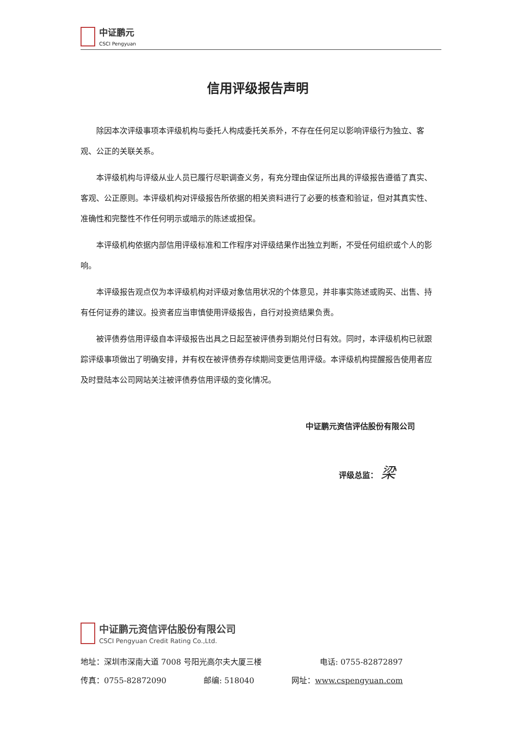中证鹏元
CSCI Pengyuan
信用评级报告声明
除因本次评级事项本评级机构与委托人构成委托关系外，不存在任何足以影响评级行为独立、客观、公正的关联关系。
本评级机构与评级从业人员已履行尽职调查义务，有充分理由保证所出具的评级报告遵循了真实、客观、公正原则。本评级机构对评级报告所依据的相关资料进行了必要的核查和验证，但对其真实性、准确性和完整性不作任何明示或暗示的陈述或担保。
本评级机构依据内部信用评级标准和工作程序对评级结果作出独立判断，不受任何组织或个人的影响。
本评级报告观点仅为本评级机构对评级对象信用状况的个体意见，并非事实陈述或购买、出售、持有任何证券的建议。投资者应当审慎使用评级报告，自行对投资结果负责。
被评债券信用评级自本评级报告出具之日起至被评债券到期兑付日有效。同时，本评级机构已就跟踪评级事项做出了明确安排，并有权在被评债券存续期间变更信用评级。本评级机构提醒报告使用者应及时登陆本公司网站关注被评债券信用评级的变化情况。
中证鹏元资信评估股份有限公司
评级总监： 梁
中证鹏元资信评估股份有限公司
CSCI Pengyuan Credit Rating Co.,Ltd.
地址：深圳市深南大道 7008 号阳光高尔夫大厦三楼 电话: 0755-82872897
传真：0755-82872090 邮编: 518040 网址：www.cspengyuan.com